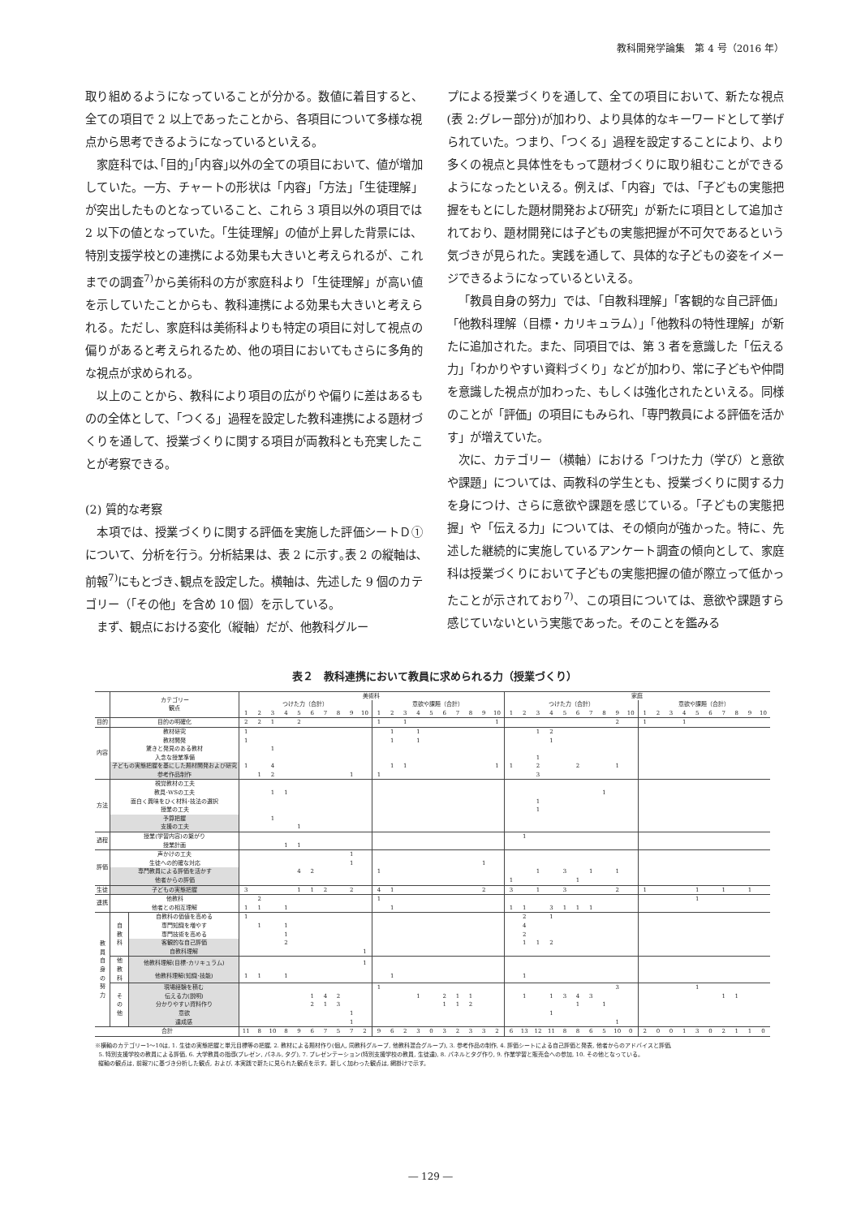教科開発学論集　第 4 号（2016 年）
取り組めるようになっていることが分かる。数値に着目すると、全ての項目で 2 以上であったことから、各項目について多様な視点から思考できるようになっているといえる。
家庭科では､｢目的｣｢内容｣以外の全ての項目において、値が増加していた。一方、チャートの形状は「内容」「方法」「生徒理解」が突出したものとなっていること、これら 3 項目以外の項目では 2 以下の値となっていた。｢生徒理解」の値が上昇した背景には、特別支援学校との連携による効果も大きいと考えられるが、これまでの調査<sup>7)</sup>から美術科の方が家庭科より「生徒理解」が高い値を示していたことからも、教科連携による効果も大きいと考えられる。ただし、家庭科は美術科よりも特定の項目に対して視点の偏りがあると考えられるため、他の項目においてもさらに多角的な視点が求められる。
以上のことから、教科により項目の広がりや偏りに差はあるものの全体として、「つくる」過程を設定した教科連携による題材づくりを通して、授業づくりに関する項目が両教科とも充実したことが考察できる。
(2) 質的な考察
本項では、授業づくりに関する評価を実施した評価シートＤ①について、分析を行う。分析結果は、表 2 に示す｡表 2 の縦軸は､前報<sup>7)</sup>にもとづき､観点を設定した。横軸は、先述した 9 個のカテゴリー（「その他」を含め 10 個）を示している。
まず、観点における変化（縦軸）だが、他教科グルー
プによる授業づくりを通して、全ての項目において、新たな視点(表 2:グレー部分)が加わり、より具体的なキーワードとして挙げられていた。つまり、「つくる」過程を設定することにより、より多くの視点と具体性をもって題材づくりに取り組むことができるようになったといえる。例えば、「内容」では、「子どもの実態把握をもとにした題材開発および研究」が新たに項目として追加されており、題材開発には子どもの実態把握が不可欠であるという気づきが見られた。実践を通して、具体的な子どもの姿をイメージできるようになっているといえる。
「教員自身の努力」では、「自教科理解」「客観的な自己評価」「他教科理解（目標・カリキュラム）」「他教科の特性理解」が新たに追加された。また、同項目では、第 3 者を意識した「伝える力」「わかりやすい資料づくり」などが加わり、常に子どもや仲間を意識した視点が加わった、もしくは強化されたといえる。同様のことが「評価」の項目にもみられ、「専門教員による評価を活かす」が増えていた。
次に、カテゴリー（横軸）における「つけた力（学び）と意欲や課題」については、両教科の学生とも、授業づくりに関する力を身につけ、さらに意欲や課題を感じている。「子どもの実態把握」や「伝える力」については、その傾向が強かった。特に、先述した継続的に実施しているアンケート調査の傾向として、家庭科は授業づくりにおいて子どもの実態把握の値が際立って低かったことが示されており<sup>7)</sup>、この項目については、意欲や課題すら感じていないという実態であった。そのことを鑑みる
表２　教科連携において教員に求められる力（授業づくり）
| | カテゴリー 観点 | | 美術科 | | | | | | | | | | | | | | | | | | | | 家庭 | | | | | | | | | | | | | | | | | | | |
| | | | つけた力（合計） | | | | | | | | | | 意欲や課題（合計） | | | | | | | | | | つけた力（合計） | | | | | | | | | | 意欲や課題（合計） | | | | | | | | | |
| | | | 1 | 2 | 3 | 4 | 5 | 6 | 7 | 8 | 9 | 10 | 1 | 2 | 3 | 4 | 5 | 6 | 7 | 8 | 9 | 10 | 1 | 2 | 3 | 4 | 5 | 6 | 7 | 8 | 9 | 10 | 1 | 2 | 3 | 4 | 5 | 6 | 7 | 8 | 9 | 10 |
| 目的 | 目的の明確化 | | 2 | 2 | 1 | | 2 | | | | | | 1 | | 1 | | | | | | | 1 | | | | | | | | | 2 | | 1 | | | 1 | | | | | | |
| 内容 | 教材研究 | | 1 | | | | | | | | | | | 1 | | 1 | | | | | | | | | 1 | 2 | | | | | | | | | | | | | | | | |
| | 教材開発 | | 1 | | | | | | | | | | | 1 | | 1 | | | | | | | | | | 1 | | | | | | | | | | | | | | | | |
| | 驚きと発見のある教材 | | | | 1 | | | | | | | | | | | | | | | | | | | | | | | | | | | | | | | | | | | | | |
| | 入念な授業準備 | | | | | | | | | | | | | | | | | | | | | | | | 1 | | | | | | | | | | | | | | | | | |
| | 子どもの実態把握を基にした題材開発および研究 | | 1 | | 4 | | | | | | | | | 1 | 1 | | | | | | | 1 | 1 | | 2 | | | 2 | | | 1 | | | | | | | | | | | |
| | 参考作品制作 | | | 1 | 2 | | | | | | 1 | | 1 | | | | | | | | | | | | 3 | | | | | | | | | | | | | | | | | |
| 方法 | 視覚教材の工夫 | | | | | | | | | | | | | | | | | | | | | | | | | | | | | | | | | | | | | | | | | |
| | 教具･WSの工夫 | | | | 1 | 1 | | | | | | | | | | | | | | | | | | | | | | | | 1 | | | | | | | | | | | | |
| | 面白く興味をひく材料･技法の選択 | | | | | | | | | | | | | | | | | | | | | | | | 1 | | | | | | | | | | | | | | | | | |
| | 授業の工夫 | | | | | | | | | | | | | | | | | | | | | | | | 1 | | | | | | | | | | | | | | | | | |
| | 予算把握 | | | | 1 | | | | | | | | | | | | | | | | | | | | | | | | | | | | | | | | | | | | | |
| | 支援の工夫 | | | | | | 1 | | | | | | | | | | | | | | | | | | | | | | | | | | | | | | | | | | | |
| 過程 | 授業(学習内容)の繋がり | | | | | | | | | | | | | | | | | | | | | | | 1 | | | | | | | | | | | | | | | | | | |
| | 授業計画 | | | | | 1 | 1 | | | | | | | | | | | | | | | | | | | | | | | | | | | | | | | | | | | |
| 評価 | 声かけの工夫 | | | | | | | | | | 1 | | | | | | | | | | | | | | | | | | | | | | | | | | | | | | | |
| | 生徒への的確な対応 | | | | | | | | | | 1 | | | | | | | | | | 1 | | | | | | | | | | | | | | | | | | | | | |
| | 専門教員による評価を活かす | | | | | | 4 | 2 | | | | | 1 | | | | | | | | | | | | 1 | | 3 | | 1 | | 1 | | | | | | | | | | | |
| | 他者からの評価 | | | | | | | | | | | | | | | | | | | | | | 1 | | | | | 1 | | | | | | | | | | | | | | |
| 生徒 | 子どもの実態把握 | | 3 | | | | 1 | 1 | 2 | | 2 | | 4 | 1 | | | | | | | 2 | | 3 | | 1 | | 3 | | | | 2 | | 1 | | | | 1 | | 1 | | 1 | |
| 連携 | 他教科 | | | 2 | | | | | | | | | 1 | | | | | | | | | | | | | | | | | | | | | | | | 1 | | | | | |
| | 他者との相互理解 | | 1 | 1 | | 1 | | | | | | | | 1 | | | | | | | | | 1 | 1 | | 3 | 1 | 1 | 1 | | | | | | | | | | | | | |
| 教 員 自 身 の 努 力 | 自 教 科 | 自教科の価値を高める | 1 | | | | | | | | | | | | | | | | | | | | | 2 | | 1 | | | | | | | | | | | | | | | | |
| | | 専門知識を増やす | | 1 | | 1 | | | | | | | | | | | | | | | | | | 4 | | | | | | | | | | | | | | | | | | |
| | | 専門技術を高める | | | | 1 | | | | | | | | | | | | | | | | | | 2 | | | | | | | | | | | | | | | | | | |
| | | 客観的な自己評価 | | | | 2 | | | | | | | | | | | | | | | | | | 1 | 1 | 2 | | | | | | | | | | | | | | | | |
| | | 自教科理解 | | | | | | | | | | 1 | | | | | | | | | | | | | | | | | | | | | | | | | | | | | | |
| | 他 教 科 | 他教科理解(目標･カリキュラム) | | | | | | | | | | 1 | | | | | | | | | | | | | | | | | | | | | | | | | | | | | | |
| | | 他教科理解(知識･技能) | 1 | 1 | | 1 | | | | | | | | 1 | | | | | | | | | | 1 | | | | | | | | | | | | | | | | | | |
| | そ の 他 | 現場経験を積む | | | | | | | | | | | 1 | | | | | | | | | | | | | | | | | | 3 | | | | | | 1 | | | | | |
| | | 伝える力(説明) | | | | | | 1 | 4 | 2 | | | | | | 1 | | 2 | 1 | 1 | | | | 1 | | 1 | 3 | 4 | 3 | | | | | | | | | | 1 | 1 | | |
| | | 分かりやすい資料作り | | | | | | 2 | 1 | 3 | | | | | | | | 1 | 1 | 2 | | | | | | | | 1 | | 1 | | | | | | | | | | | | |
| | | 意欲 | | | | | | | | | 1 | | | | | | | | | | | | | | | 1 | | | | | | | | | | | | | | | | |
| | | 達成感 | | | | | | | | | 1 | | | | | | | | | | | | | | | | | | | | 1 | | | | | | | | | | | |
| 合計 | | | 11 | 8 | 10 | 8 | 9 | 6 | 7 | 5 | 7 | 2 | 9 | 6 | 2 | 3 | 0 | 3 | 2 | 3 | 3 | 2 | 6 | 13 | 12 | 11 | 8 | 8 | 6 | 5 | 10 | 0 | 2 | 0 | 0 | 1 | 3 | 0 | 2 | 1 | 1 | 0 |
※横軸のカテゴリー1～10は, 1. 生徒の実態把握と単元目標等の把握, 2. 教材による題材作り(個人, 同教科グループ, 他教科混合グループ), 3. 参考作品の制作, 4. 評価シートによる自己評価と発表, 他者からのアドバイスと評価,
5. 特別支援学校の教員による評価, 6. 大学教員の指導(プレゼン, パネル, タグ), 7. プレゼンテーション(特別支援学校の教員, 生徒達), 8. パネルとタグ作り, 9. 作業学習と販売会への参加, 10. その他となっている。
縦軸の観点は, 前報7)に基づき分析した観点, および, 本実践で新たに見られた観点を示す。新しく加わった観点は, 網掛けで示す。
― 129 ―